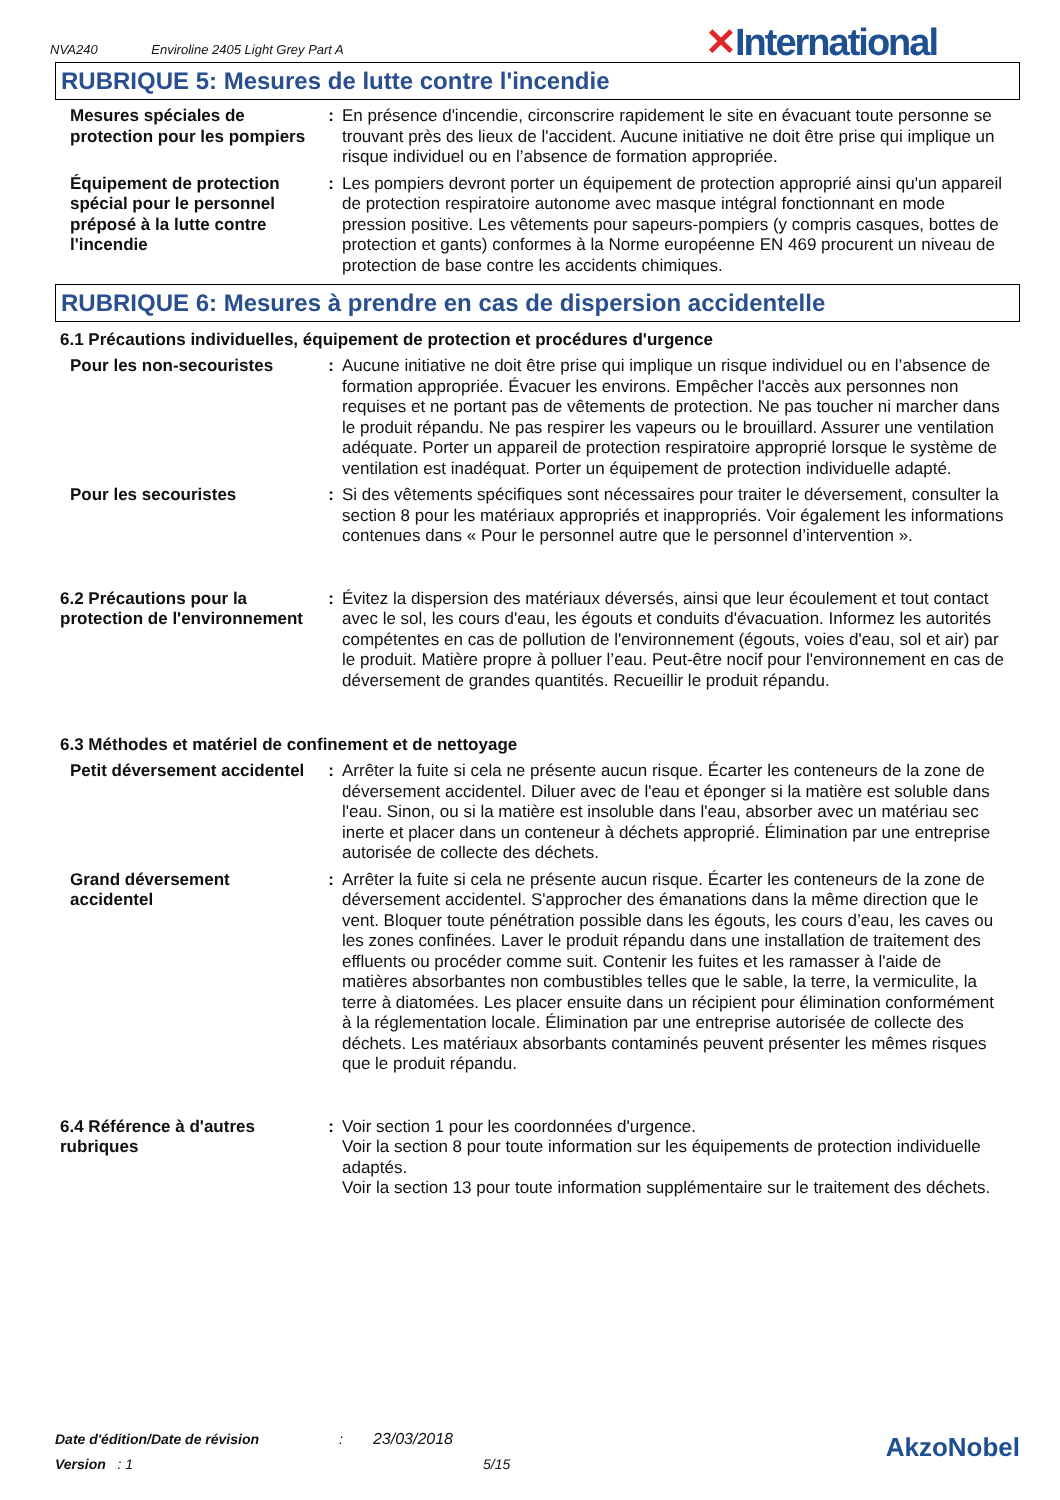NVA240 Enviroline 2405 Light Grey Part A
✕International
RUBRIQUE 5: Mesures de lutte contre l'incendie
Mesures spéciales de protection pour les pompiers
: En présence d'incendie, circonscrire rapidement le site en évacuant toute personne se trouvant près des lieux de l'accident. Aucune initiative ne doit être prise qui implique un risque individuel ou en l’absence de formation appropriée.
Équipement de protection spécial pour le personnel préposé à la lutte contre l'incendie
: Les pompiers devront porter un équipement de protection approprié ainsi qu'un appareil de protection respiratoire autonome avec masque intégral fonctionnant en mode pression positive. Les vêtements pour sapeurs-pompiers (y compris casques, bottes de protection et gants) conformes à la Norme européenne EN 469 procurent un niveau de protection de base contre les accidents chimiques.
RUBRIQUE 6: Mesures à prendre en cas de dispersion accidentelle
6.1 Précautions individuelles, équipement de protection et procédures d'urgence
Pour les non-secouristes
: Aucune initiative ne doit être prise qui implique un risque individuel ou en l’absence de formation appropriée. Évacuer les environs. Empêcher l'accès aux personnes non requises et ne portant pas de vêtements de protection. Ne pas toucher ni marcher dans le produit répandu. Ne pas respirer les vapeurs ou le brouillard. Assurer une ventilation adéquate. Porter un appareil de protection respiratoire approprié lorsque le système de ventilation est inadéquat. Porter un équipement de protection individuelle adapté.
Pour les secouristes : Si des vêtements spécifiques sont nécessaires pour traiter le déversement, consulter la section 8 pour les matériaux appropriés et inappropriés. Voir également les informations contenues dans « Pour le personnel autre que le personnel d’intervention ».
6.2 Précautions pour la protection de l'environnement
: Évitez la dispersion des matériaux déversés, ainsi que leur écoulement et tout contact avec le sol, les cours d'eau, les égouts et conduits d'évacuation. Informez les autorités compétentes en cas de pollution de l'environnement (égouts, voies d'eau, sol et air) par le produit. Matière propre à polluer l’eau. Peut-être nocif pour l'environnement en cas de déversement de grandes quantités. Recueillir le produit répandu.
6.3 Méthodes et matériel de confinement et de nettoyage
Petit déversement accidentel
: Arrêter la fuite si cela ne présente aucun risque. Écarter les conteneurs de la zone de déversement accidentel. Diluer avec de l'eau et éponger si la matière est soluble dans l'eau. Sinon, ou si la matière est insoluble dans l'eau, absorber avec un matériau sec inerte et placer dans un conteneur à déchets approprié. Élimination par une entreprise autorisée de collecte des déchets.
Grand déversement accidentel
: Arrêter la fuite si cela ne présente aucun risque. Écarter les conteneurs de la zone de déversement accidentel. S'approcher des émanations dans la même direction que le vent. Bloquer toute pénétration possible dans les égouts, les cours d’eau, les caves ou les zones confinées. Laver le produit répandu dans une installation de traitement des effluents ou procéder comme suit. Contenir les fuites et les ramasser à l'aide de matières absorbantes non combustibles telles que le sable, la terre, la vermiculite, la terre à diatomées. Les placer ensuite dans un récipient pour élimination conformément à la réglementation locale. Élimination par une entreprise autorisée de collecte des déchets. Les matériaux absorbants contaminés peuvent présenter les mêmes risques que le produit répandu.
6.4 Référence à d'autres rubriques
: Voir section 1 pour les coordonnées d'urgence.
Voir la section 8 pour toute information sur les équipements de protection individuelle adaptés.
Voir la section 13 pour toute information supplémentaire sur le traitement des déchets.
Date d'édition/Date de révision: 23/03/2018
Version : 1 5/15
AkzoNobel